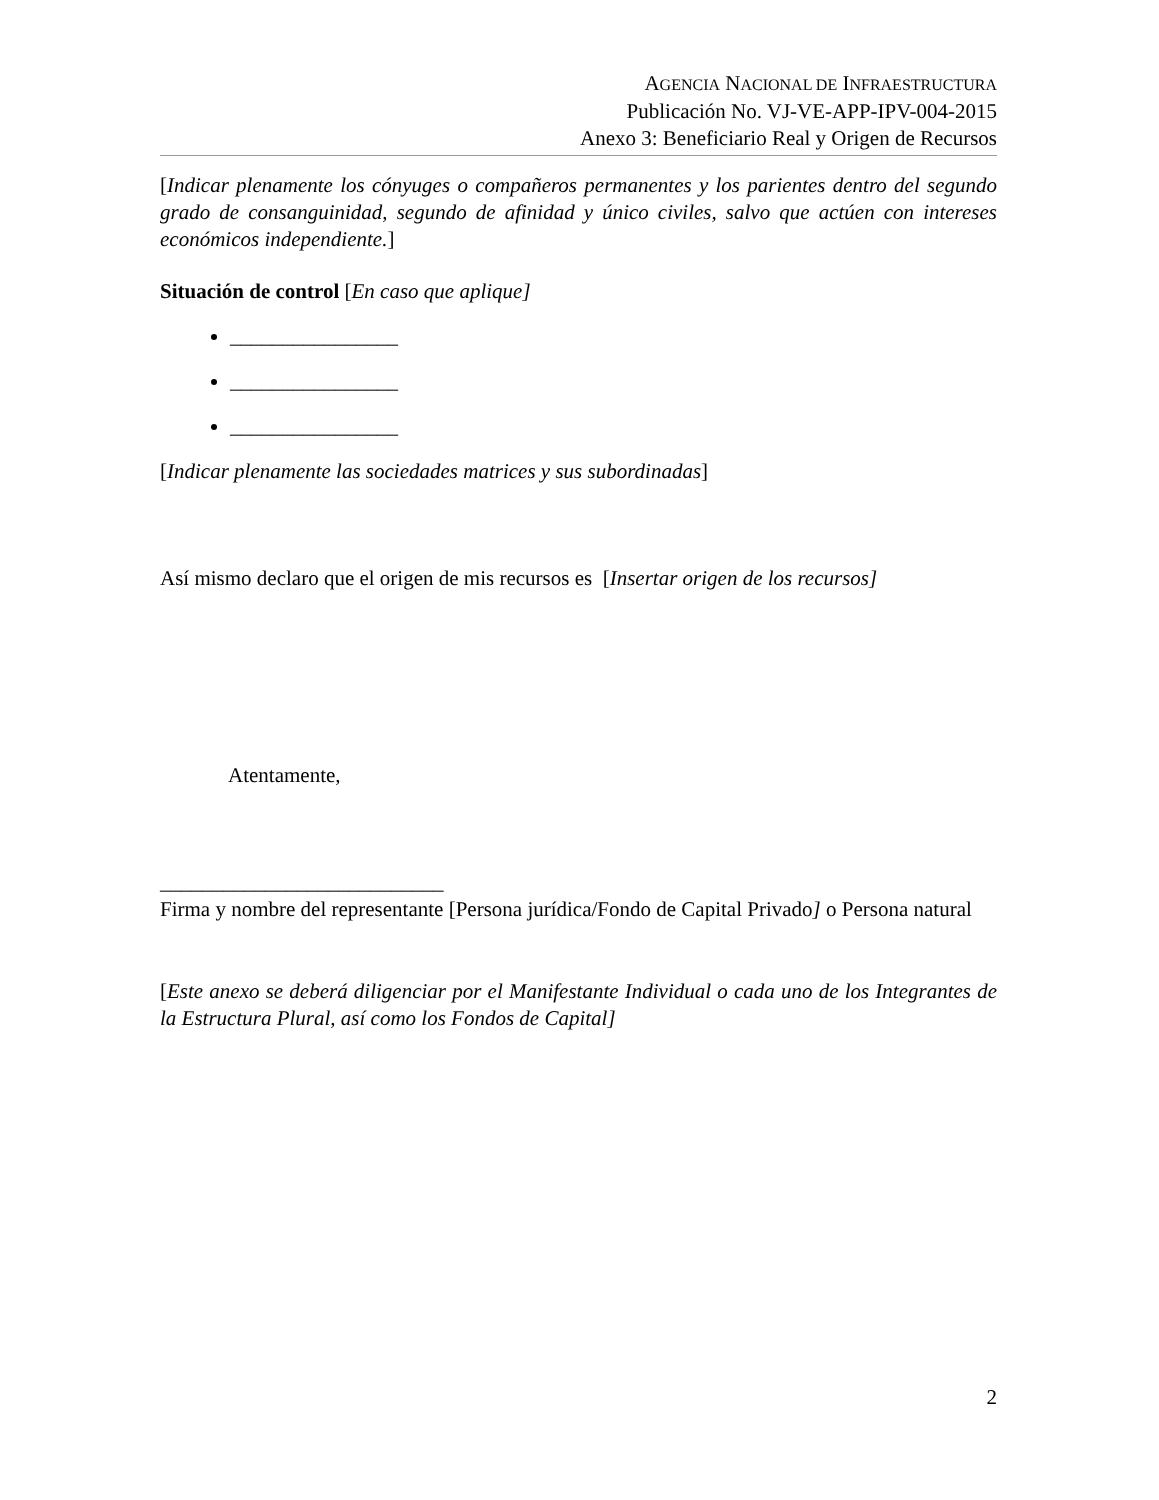AGENCIA NACIONAL DE INFRAESTRUCTURA
Publicación No. VJ-VE-APP-IPV-004-2015
Anexo 3: Beneficiario Real y Origen de Recursos
[Indicar plenamente los cónyuges o compañeros permanentes y los parientes dentro del segundo grado de consanguinidad, segundo de afinidad y único civiles, salvo que actúen con intereses económicos independiente.]
Situación de control [En caso que aplique]
________________
________________
________________
[Indicar plenamente las sociedades matrices y sus subordinadas]
Así mismo declaro que el origen de mis recursos es [Insertar origen de los recursos]
Atentamente,
___________________________
Firma y nombre del representante [Persona jurídica/Fondo de Capital Privado] o Persona natural
[Este anexo se deberá diligenciar por el Manifestante Individual o cada uno de los Integrantes de la Estructura Plural, así como los Fondos de Capital]
2